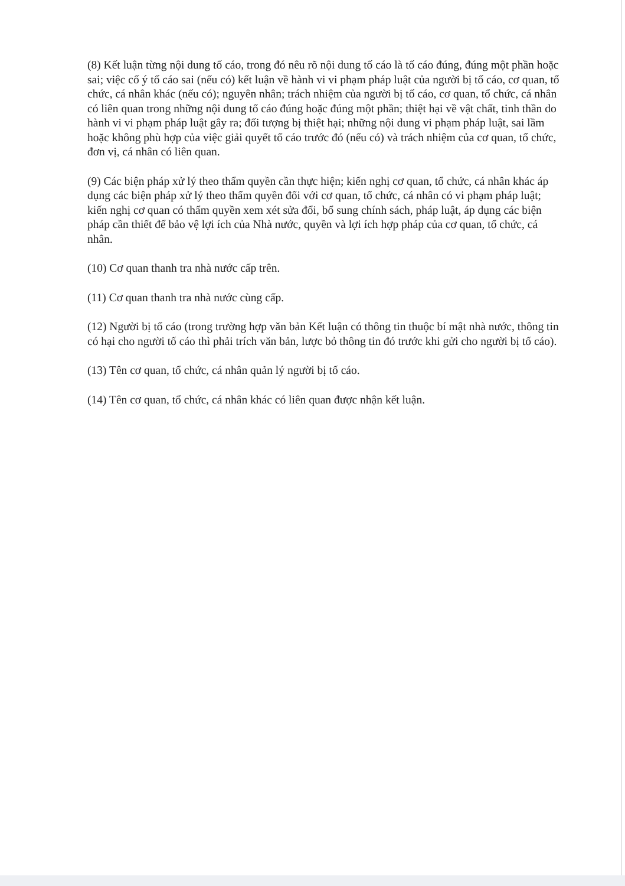(8) Kết luận từng nội dung tố cáo, trong đó nêu rõ nội dung tố cáo là tố cáo đúng, đúng một phần hoặc sai; việc cố ý tố cáo sai (nếu có) kết luận về hành vi vi phạm pháp luật của người bị tố cáo, cơ quan, tổ chức, cá nhân khác (nếu có); nguyên nhân; trách nhiệm của người bị tố cáo, cơ quan, tổ chức, cá nhân có liên quan trong những nội dung tố cáo đúng hoặc đúng một phần; thiệt hại về vật chất, tinh thần do hành vi vi phạm pháp luật gây ra; đối tượng bị thiệt hại; những nội dung vi phạm pháp luật, sai lầm hoặc không phù hợp của việc giải quyết tố cáo trước đó (nếu có) và trách nhiệm của cơ quan, tổ chức, đơn vị, cá nhân có liên quan.
(9) Các biện pháp xử lý theo thẩm quyền cần thực hiện; kiến nghị cơ quan, tổ chức, cá nhân khác áp dụng các biện pháp xử lý theo thẩm quyền đối với cơ quan, tổ chức, cá nhân có vi phạm pháp luật; kiến nghị cơ quan có thẩm quyền xem xét sửa đổi, bổ sung chính sách, pháp luật, áp dụng các biện pháp cần thiết để bảo vệ lợi ích của Nhà nước, quyền và lợi ích hợp pháp của cơ quan, tổ chức, cá nhân.
(10) Cơ quan thanh tra nhà nước cấp trên.
(11) Cơ quan thanh tra nhà nước cùng cấp.
(12) Người bị tố cáo (trong trường hợp văn bản Kết luận có thông tin thuộc bí mật nhà nước, thông tin có hại cho người tố cáo thì phải trích văn bản, lược bỏ thông tin đó trước khi gửi cho người bị tố cáo).
(13) Tên cơ quan, tổ chức, cá nhân quản lý người bị tố cáo.
(14) Tên cơ quan, tổ chức, cá nhân khác có liên quan được nhận kết luận.